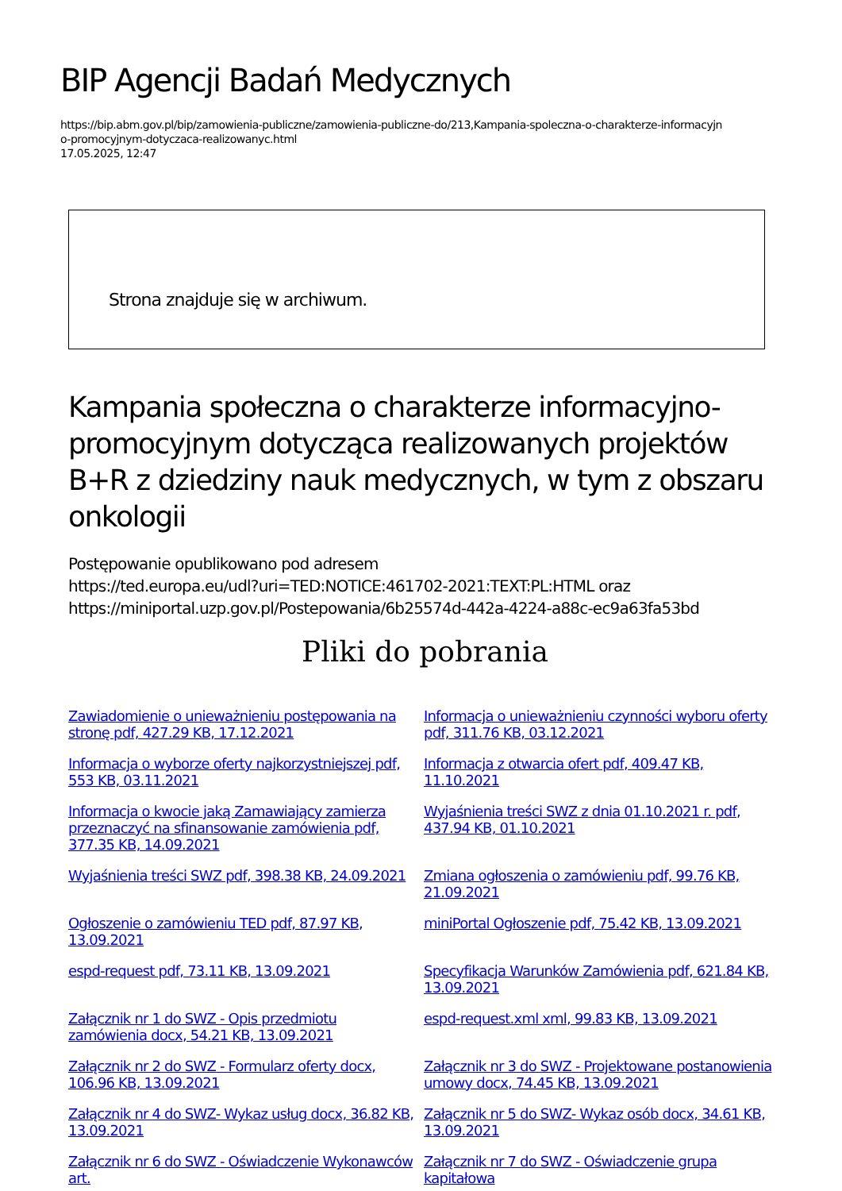BIP Agencji Badań Medycznych
https://bip.abm.gov.pl/bip/zamowienia-publiczne/zamowienia-publiczne-do/213,Kampania-spoleczna-o-charakterze-informacyjn
o-promocyjnym-dotyczaca-realizowanyc.html
17.05.2025, 12:47
Strona znajduje się w archiwum.
Kampania społeczna o charakterze informacyjno-promocyjnym dotycząca realizowanych projektów B+R z dziedziny nauk medycznych, w tym z obszaru onkologii
Postępowanie opublikowano pod adresem
https://ted.europa.eu/udl?uri=TED:NOTICE:461702-2021:TEXT:PL:HTML oraz
https://miniportal.uzp.gov.pl/Postepowania/6b25574d-442a-4224-a88c-ec9a63fa53bd
Pliki do pobrania
Zawiadomienie o unieważnieniu postępowania na stronę pdf, 427.29 KB, 17.12.2021 Informacja o unieważnieniu czynności wyboru oferty pdf, 311.76 KB, 03.12.2021 Informacja o wyborze oferty najkorzystniejszej pdf, 553 KB, 03.11.2021 Informacja z otwarcia ofert pdf, 409.47 KB, 11.10.2021 Informacja o kwocie jaką Zamawiający zamierza przeznaczyć na sfinansowanie zamówienia pdf, 377.35 KB, 14.09.2021 Wyjaśnienia treści SWZ z dnia 01.10.2021 r. pdf, 437.94 KB, 01.10.2021 Wyjaśnienia treści SWZ pdf, 398.38 KB, 24.09.2021 Zmiana ogłoszenia o zamówieniu pdf, 99.76 KB, 21.09.2021 Ogłoszenie o zamówieniu TED pdf, 87.97 KB, 13.09.2021 miniPortal Ogłoszenie pdf, 75.42 KB, 13.09.2021 espd-request pdf, 73.11 KB, 13.09.2021 Specyfikacja Warunków Zamówienia pdf, 621.84 KB, 13.09.2021 Załącznik nr 1 do SWZ - Opis przedmiotu zamówienia docx, 54.21 KB, 13.09.2021 espd-request.xml xml, 99.83 KB, 13.09.2021 Załącznik nr 2 do SWZ - Formularz oferty docx, 106.96 KB, 13.09.2021 Załącznik nr 3 do SWZ - Projektowane postanowienia umowy docx, 74.45 KB, 13.09.2021 Załącznik nr 4 do SWZ- Wykaz usług docx, 36.82 KB, 13.09.2021 Załącznik nr 5 do SWZ- Wykaz osób docx, 34.61 KB, 13.09.2021 Załącznik nr 6 do SWZ - Oświadczenie Wykonawców art. Załącznik nr 7 do SWZ - Oświadczenie grupa kapitałowa